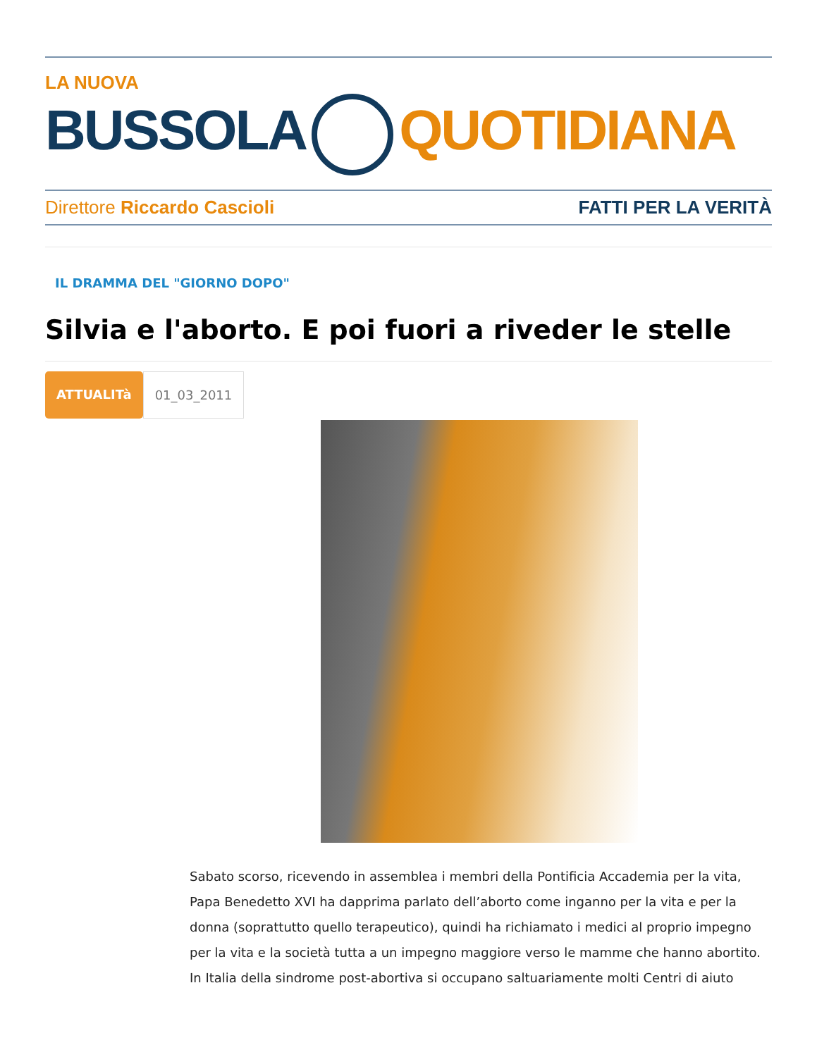LA NUOVA
BUSSOLA QUOTIDIANA
Direttore Riccardo Cascioli FATTI PER LA VERITÀ
IL DRAMMA DEL "GIORNO DOPO"
Silvia e l'aborto. E poi fuori a riveder le stelle
ATTUALITà 01_03_2011
Sabato scorso, ricevendo in assemblea i membri della Pontificia Accademia per la vita, Papa Benedetto XVI ha dapprima parlato dell’aborto come inganno per la vita e per la donna (soprattutto quello terapeutico), quindi ha richiamato i medici al proprio impegno per la vita e la società tutta a un impegno maggiore verso le mamme che hanno abortito. In Italia della sindrome post-abortiva si occupano saltuariamente molti Centri di aiuto